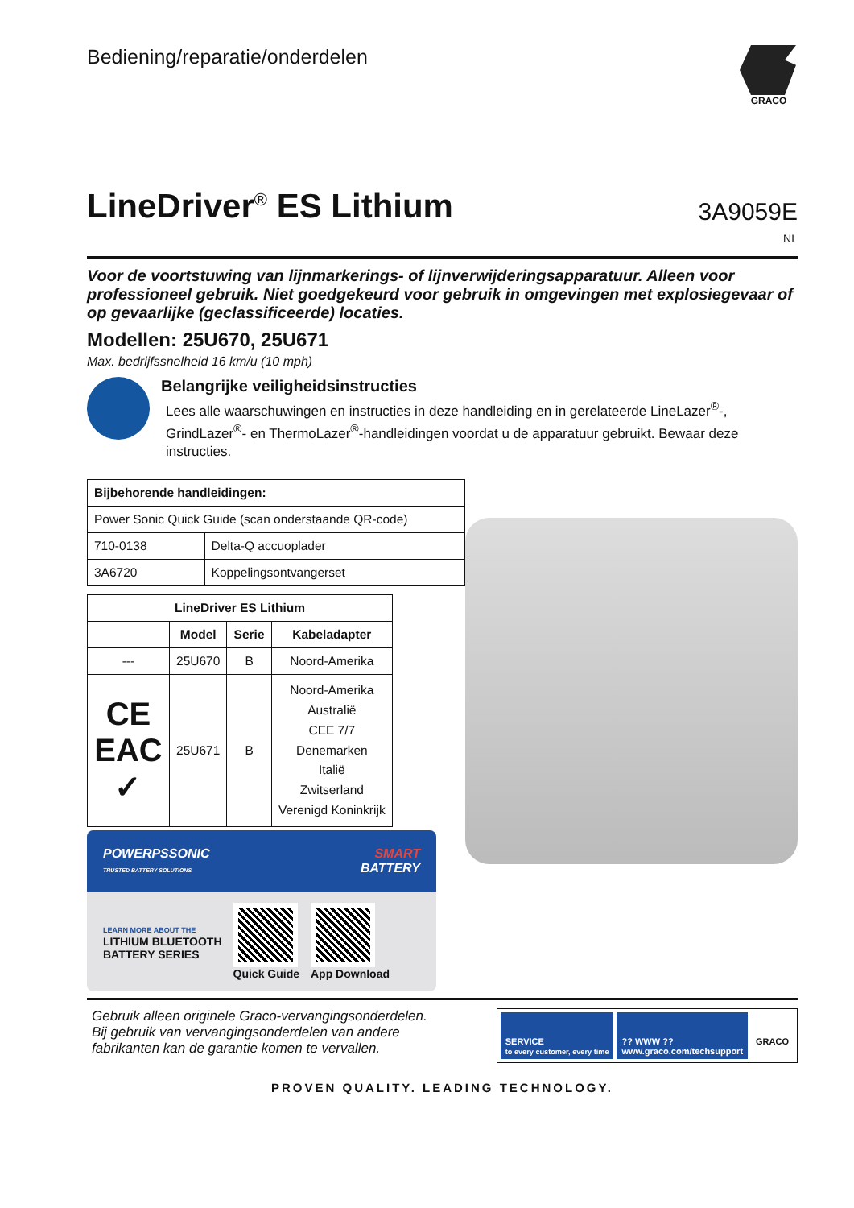Bediening/reparatie/onderdelen
GRACO
LineDriver<sup>®</sup> ES Lithium
3A9059E
NL
Voor de voortstuwing van lijnmarkerings- of lijnverwijderingsapparatuur. Alleen voor professioneel gebruik. Niet goedgekeurd voor gebruik in omgevingen met explosiegevaar of op gevaarlijke (geclassificeerde) locaties.
Modellen: 25U670, 25U671
Max. bedrijfssnelheid 16 km/u (10 mph)
Belangrijke veiligheidsinstructies
Lees alle waarschuwingen en instructies in deze handleiding en in gerelateerde LineLazer<sup>®</sup>-, GrindLazer<sup>®</sup>- en ThermoLazer<sup>®</sup>-handleidingen voordat u de apparatuur gebruikt. Bewaar deze instructies.
| Bijbehorende handleidingen: | |
| --- | --- |
| Power Sonic Quick Guide (scan onderstaande QR-code) | |
| 710-0138 | Delta-Q accuoplader |
| 3A6720 | Koppelingsontvangerset |
| LineDriver ES Lithium | | | |
| --- | --- | --- | --- |
| | Model | Serie | Kabeladapter |
| --- | 25U670 | B | Noord-Amerika |
| CE EAC ✓ | 25U671 | B | Noord-Amerika Australië CEE 7/7 Denemarken Italië Zwitserland Verenigd Koninkrijk |
POWERPSSONIC
TRUSTED BATTERY SOLUTIONS SMART
BATTERY
LEARN MORE ABOUT THE
LITHIUM BLUETOOTH
BATTERY SERIES
Quick Guide App Download
Gebruik alleen originele Graco-vervangingsonderdelen.
Bij gebruik van vervangingsonderdelen van andere
fabrikanten kan de garantie komen te vervallen.
SERVICE
to every customer, every time
?? WWW ??
www.graco.com/techsupport
GRACO
PROVEN QUALITY. LEADING TECHNOLOGY.